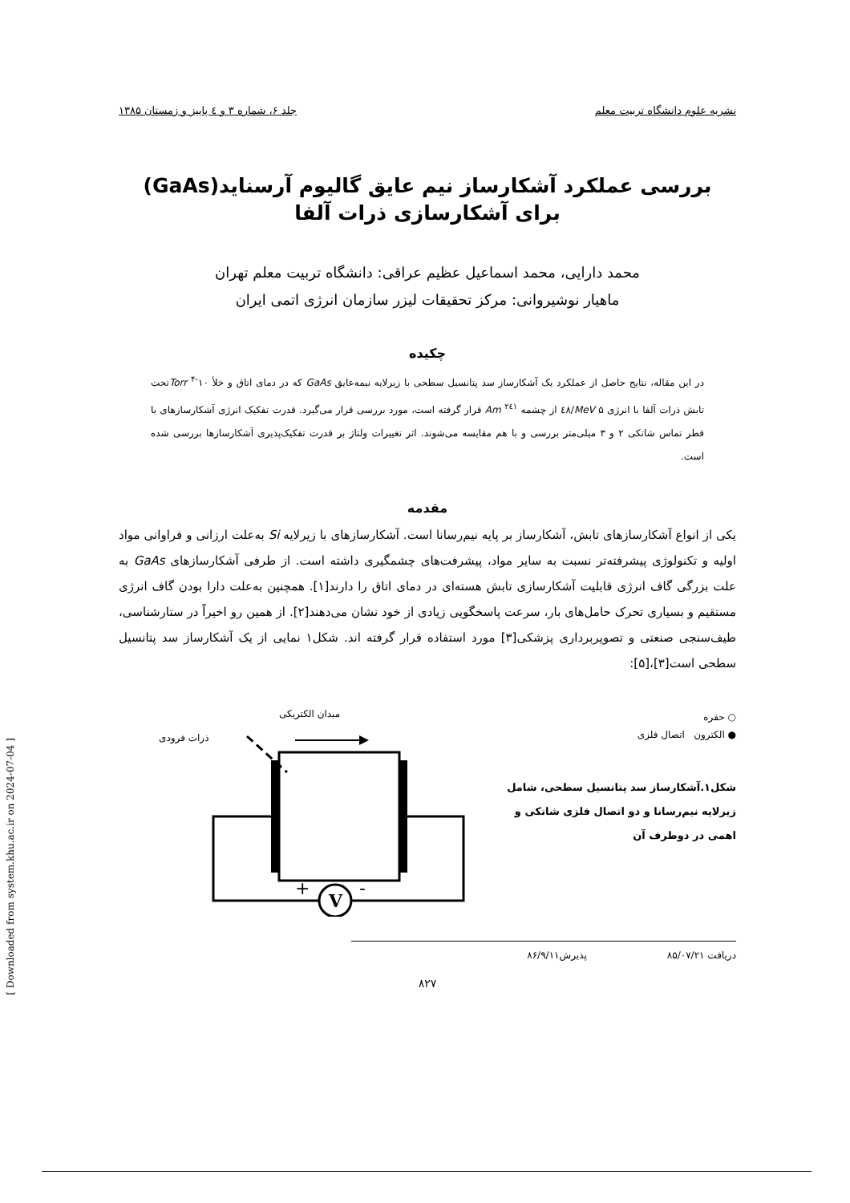نشریه علوم دانشگاه تربیت معلم جلد ۶، شماره ۳ و ٤ پاییز و زمستان ۱۳۸۵
بررسی عملکرد آشکارساز نیم عایق گالیوم آرسناید(GaAs) برای آشکارسازی ذرات آلفا
محمد دارایی، محمد اسماعیل عظیم عراقی: دانشگاه تربیت معلم تهران
ماهیار نوشیروانی: مرکز تحقیقات لیزر سازمان انرژی اتمی ایران
چکیده
در این مقاله، نتایج حاصل از عملکرد یک آشکارساز سد پتانسیل سطحی با زیرلایه نیمه‌عایق GaAs که در دمای اتاق و خلأ Torr <sup>۴-</sup>۱۰تحت تابش ذرات آلفا با انرژی MeV ۵/٤۸ از چشمه Am <sup>۲٤۱</sup> قرار گرفته است، مورد بررسی قرار می‌گیرد. قدرت تفکیک انرژی آشکارسازهای با قطر تماس شاتکی ۲ و ۳ میلی‌متر بررسی و با هم مقایسه می‌شوند. اثر تغییرات ولتاژ بر قدرت تفکیک‌پذیری آشکارسازها بررسی شده است.
مقدمه
یکی از انواع آشکارسازهای تابش، آشکارساز بر پایه نیم‌رسانا است. آشکارسازهای با زیرلایه Si به‌علت ارزانی و فراوانی مواد اولیه و تکنولوژی پیشرفته‌تر نسبت به سایر مواد، پیشرفت‌های چشمگیری داشته است. از طرفی آشکارسازهای GaAs به علت بزرگی گاف انرژی قابلیت آشکارسازی تابش هسته‌ای در دمای اتاق را دارند[۱]. همچنین به‌علت دارا بودن گاف انرژی مستقیم و بسیاری تحرک حامل‌های بار، سرعت پاسخگویی زیادی از خود نشان می‌دهند[۲]. از همین رو اخیراً در ستارشناسی، طیف‌سنجی صنعتی و تصویربرداری پزشکی[۳] مورد استفاده قرار گرفته اند. شکل۱ نمایی از یک آشکارساز سد پتانسیل سطحی است[۳]،[۵]:
○ حفره
● الکترون اتصال فلزی
شکل۱.آشکارساز سد پتانسیل سطحی، شامل زیرلایه نیم‌رسانا و دو اتصال فلزی شاتکی و اهمی در دوطرف آن
میدان الکتریکی
ذرات فرودی
V
+
-
دریافت ۸۵/۰۷/۲۱ پذیرش۸۶/۹/۱۱
۸۲۷
[ Downloaded from system.khu.ac.ir on 2024-07-04 ]